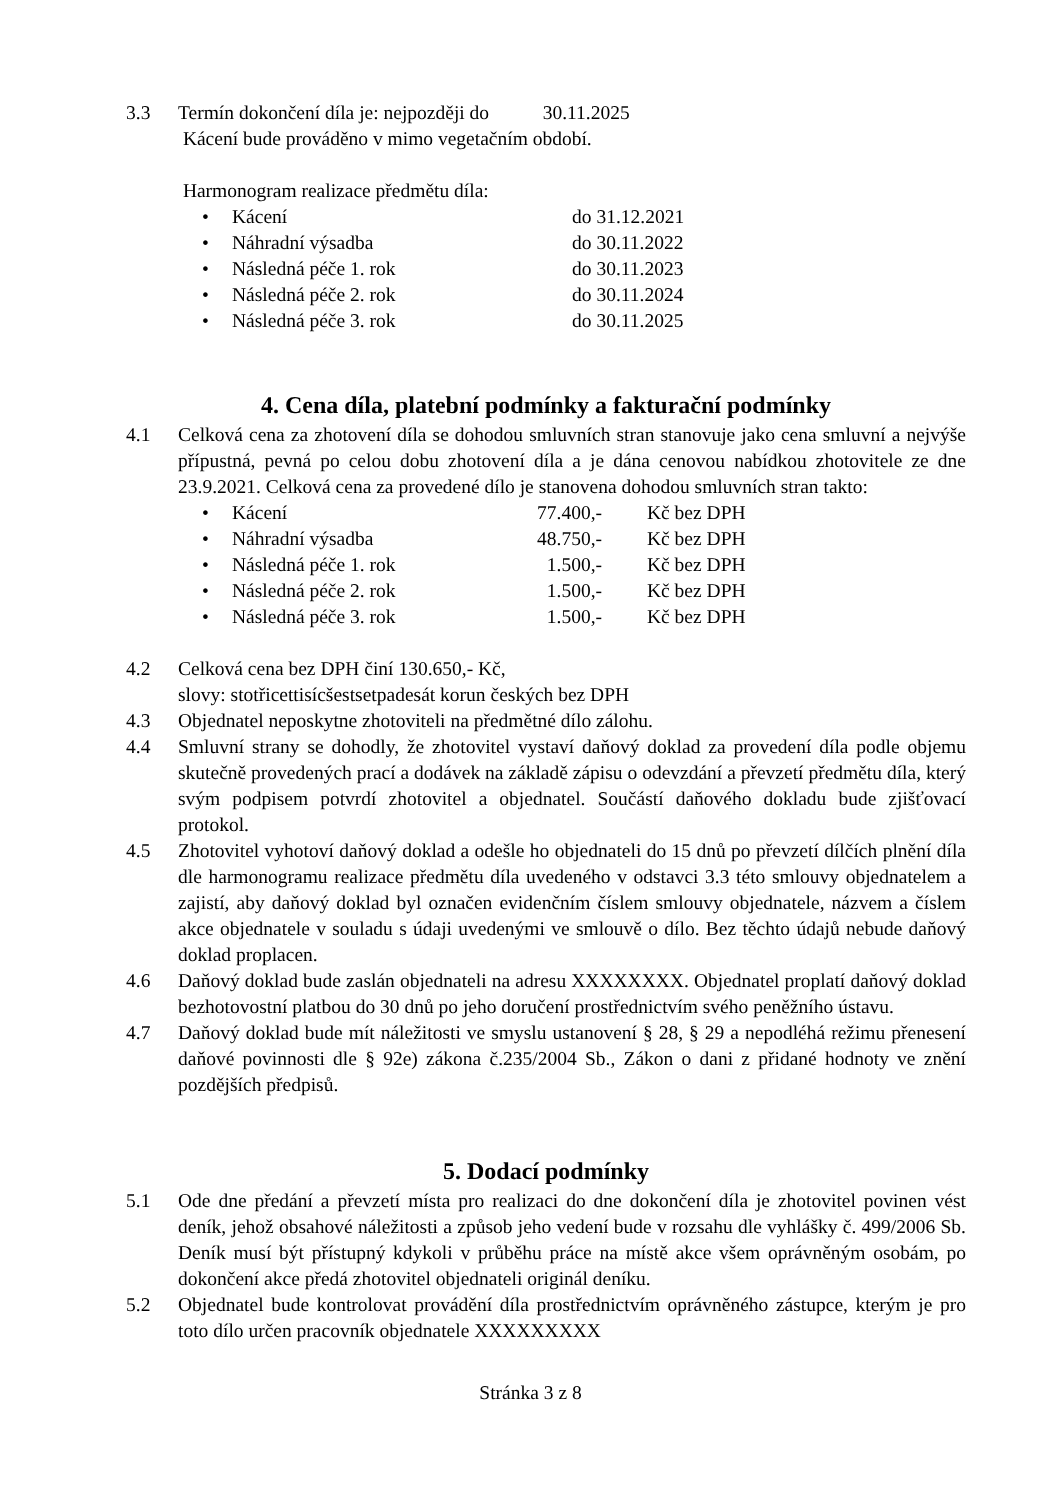3.3 Termín dokončení díla je: nejpozději do 30.11.2025
Kácení bude prováděno v mimo vegetačním období.
Harmonogram realizace předmětu díla:
• Kácení do 31.12.2021
• Náhradní výsadba do 30.11.2022
• Následná péče 1. rok do 30.11.2023
• Následná péče 2. rok do 30.11.2024
• Následná péče 3. rok do 30.11.2025
4. Cena díla, platební podmínky a fakturační podmínky
4.1 Celková cena za zhotovení díla se dohodou smluvních stran stanovuje jako cena smluvní a nejvýše přípustná, pevná po celou dobu zhotovení díla a je dána cenovou nabídkou zhotovitele ze dne 23.9.2021. Celková cena za provedené dílo je stanovena dohodou smluvních stran takto:
• Kácení 77.400,- Kč bez DPH
• Náhradní výsadba 48.750,- Kč bez DPH
• Následná péče 1. rok 1.500,- Kč bez DPH
• Následná péče 2. rok 1.500,- Kč bez DPH
• Následná péče 3. rok 1.500,- Kč bez DPH
4.2 Celková cena bez DPH činí 130.650,- Kč,
slovy: stotřicettisícšestsetpadesát korun českých bez DPH
4.3 Objednatel neposkytne zhotoviteli na předmětné dílo zálohu.
4.4 Smluvní strany se dohodly, že zhotovitel vystaví daňový doklad za provedení díla podle objemu skutečně provedených prací a dodávek na základě zápisu o odevzdání a převzetí předmětu díla, který svým podpisem potvrdí zhotovitel a objednatel. Součástí daňového dokladu bude zjišťovací protokol.
4.5 Zhotovitel vyhotoví daňový doklad a odešle ho objednateli do 15 dnů po převzetí dílčích plnění díla dle harmonogramu realizace předmětu díla uvedeného v odstavci 3.3 této smlouvy objednatelem a zajistí, aby daňový doklad byl označen evidenčním číslem smlouvy objednatele, názvem a číslem akce objednatele v souladu s údaji uvedenými ve smlouvě o dílo. Bez těchto údajů nebude daňový doklad proplacen.
4.6 Daňový doklad bude zaslán objednateli na adresu XXXXXXXX. Objednatel proplatí daňový doklad bezhotovostní platbou do 30 dnů po jeho doručení prostřednictvím svého peněžního ústavu.
4.7 Daňový doklad bude mít náležitosti ve smyslu ustanovení § 28, § 29 a nepodléhá režimu přenesení daňové povinnosti dle § 92e) zákona č.235/2004 Sb., Zákon o dani z přidané hodnoty ve znění pozdějších předpisů.
5. Dodací podmínky
5.1 Ode dne předání a převzetí místa pro realizaci do dne dokončení díla je zhotovitel povinen vést deník, jehož obsahové náležitosti a způsob jeho vedení bude v rozsahu dle vyhlášky č. 499/2006 Sb. Deník musí být přístupný kdykoli v průběhu práce na místě akce všem oprávněným osobám, po dokončení akce předá zhotovitel objednateli originál deníku.
5.2 Objednatel bude kontrolovat provádění díla prostřednictvím oprávněného zástupce, kterým je pro toto dílo určen pracovník objednatele XXXXXXXXX
Stránka 3 z 8